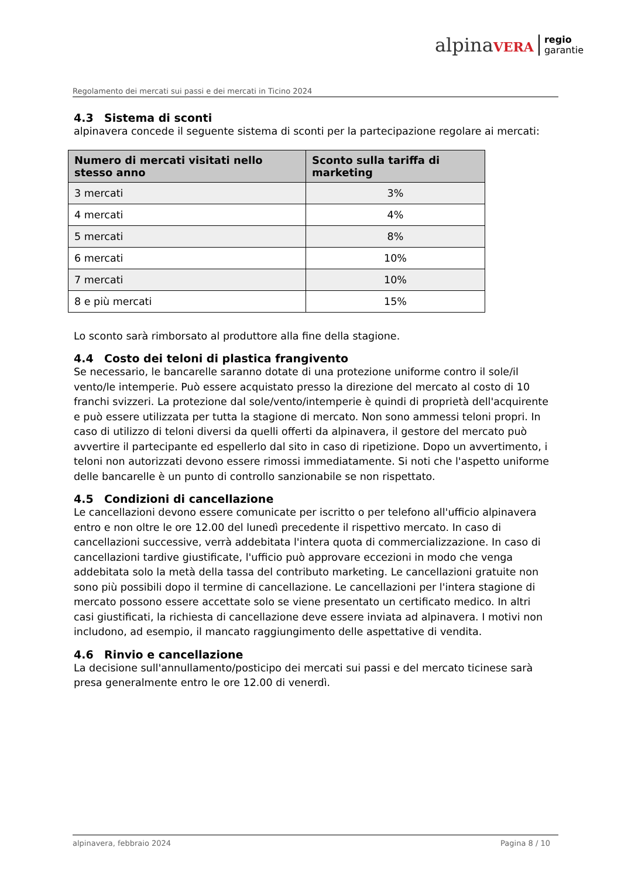alpinaVERA regio
garantie
Regolamento dei mercati sui passi e dei mercati in Ticino 2024
4.3 Sistema di sconti
alpinavera concede il seguente sistema di sconti per la partecipazione regolare ai mercati:
| Numero di mercati visitati nello stesso anno | Sconto sulla tariffa di marketing |
| --- | --- |
| 3 mercati | 3% |
| 4 mercati | 4% |
| 5 mercati | 8% |
| 6 mercati | 10% |
| 7 mercati | 10% |
| 8 e più mercati | 15% |
Lo sconto sarà rimborsato al produttore alla fine della stagione.
4.4 Costo dei teloni di plastica frangivento
Se necessario, le bancarelle saranno dotate di una protezione uniforme contro il sole/il vento/le intemperie. Può essere acquistato presso la direzione del mercato al costo di 10 franchi svizzeri. La protezione dal sole/vento/intemperie è quindi di proprietà dell'acquirente e può essere utilizzata per tutta la stagione di mercato. Non sono ammessi teloni propri. In caso di utilizzo di teloni diversi da quelli offerti da alpinavera, il gestore del mercato può avvertire il partecipante ed espellerlo dal sito in caso di ripetizione. Dopo un avvertimento, i teloni non autorizzati devono essere rimossi immediatamente. Si noti che l'aspetto uniforme delle bancarelle è un punto di controllo sanzionabile se non rispettato.
4.5 Condizioni di cancellazione
Le cancellazioni devono essere comunicate per iscritto o per telefono all'ufficio alpinavera entro e non oltre le ore 12.00 del lunedì precedente il rispettivo mercato. In caso di cancellazioni successive, verrà addebitata l'intera quota di commercializzazione. In caso di cancellazioni tardive giustificate, l'ufficio può approvare eccezioni in modo che venga addebitata solo la metà della tassa del contributo marketing. Le cancellazioni gratuite non sono più possibili dopo il termine di cancellazione. Le cancellazioni per l'intera stagione di mercato possono essere accettate solo se viene presentato un certificato medico. In altri casi giustificati, la richiesta di cancellazione deve essere inviata ad alpinavera. I motivi non includono, ad esempio, il mancato raggiungimento delle aspettative di vendita.
4.6 Rinvio e cancellazione
La decisione sull'annullamento/posticipo dei mercati sui passi e del mercato ticinese sarà presa generalmente entro le ore 12.00 di venerdì.
alpinavera, febbraio 2024 Pagina 8 / 10